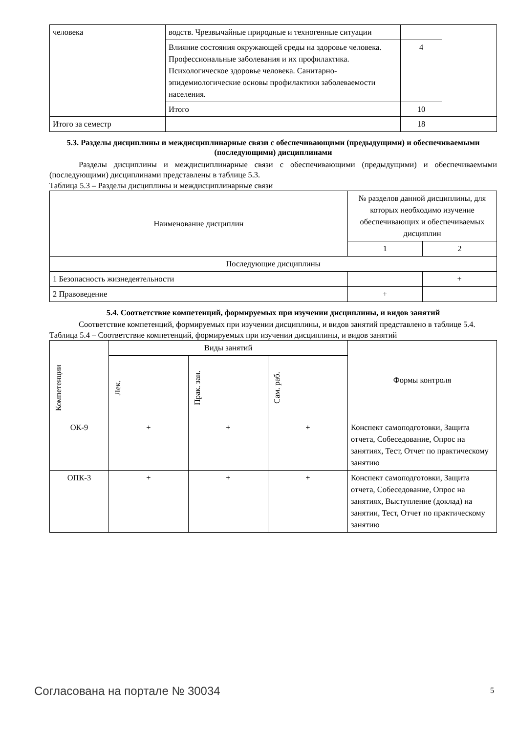| человека | водств. Чрезвычайные природные и техногенные ситуации | | |
| | Влияние состояния окружающей среды на здоровье человека. Профессиональные заболевания и их профилактика. Психологическое здоровье человека. Санитарно-эпидемиологические основы профилактики заболеваемости населения. | 4 | |
| | Итого | 10 | |
| Итого за семестр | | 18 | |
5.3. Разделы дисциплины и междисциплинарные связи с обеспечивающими (предыдущими) и обеспечиваемыми (последующими) дисциплинами
Разделы дисциплины и междисциплинарные связи с обеспечивающими (предыдущими) и обеспечиваемыми (последующими) дисциплинами представлены в таблице 5.3.
Таблица 5.3 – Разделы дисциплины и междисциплинарные связи
| Наименование дисциплин | № разделов данной дисциплины, для которых необходимо изучение обеспечивающих и обеспечиваемых дисциплин | |
| --- | --- | --- |
| | 1 | 2 |
| Последующие дисциплины | | |
| 1 Безопасность жизнедеятельности | | + |
| 2 Правоведение | + | |
5.4. Соответствие компетенций, формируемых при изучении дисциплины, и видов занятий
Соответствие компетенций, формируемых при изучении дисциплины, и видов занятий представлено в таблице 5.4.
Таблица 5.4 – Соответствие компетенций, формируемых при изучении дисциплины, и видов занятий
| Компетенции | Виды занятий | | | Формы контроля |
| --- | --- | --- | --- | --- |
| | Лек. | Прак. зан. | Сам. раб. | |
| ОК-9 | + | + | + | Конспект самоподготовки, Защита отчета, Собеседование, Опрос на занятиях, Тест, Отчет по практическому занятию |
| ОПК-3 | + | + | + | Конспект самоподготовки, Защита отчета, Собеседование, Опрос на занятиях, Выступление (доклад) на занятии, Тест, Отчет по практическому занятию |
Согласована на портале № 30034 5